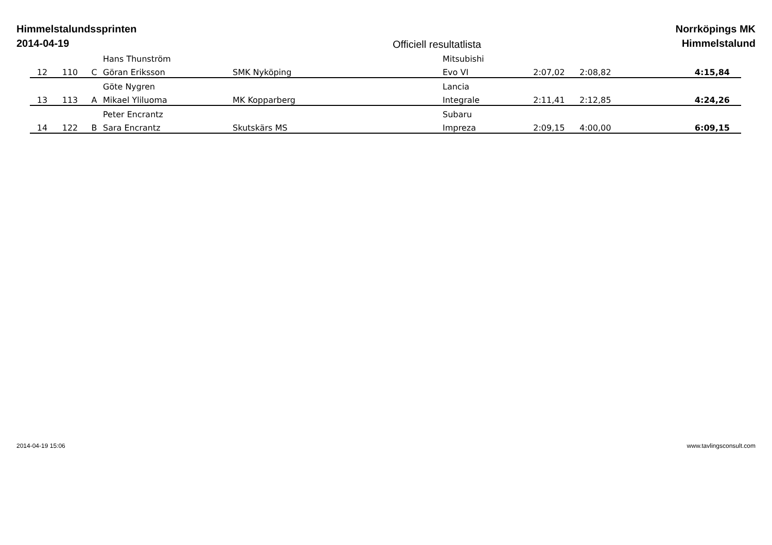Himmelstalundssprinten
2014-04-19
Officiell resultatlista
Norrköpings MK
Himmelstalund
| | | | Hans Thunström | | Mitsubishi | | | |
| 12 | 110 | C | Göran Eriksson | SMK Nyköping | Evo VI | 2:07,02 | 2:08,82 | 4:15,84 |
| | | | Göte Nygren | | Lancia | | | |
| 13 | 113 | A | Mikael Yliluoma | MK Kopparberg | Integrale | 2:11,41 | 2:12,85 | 4:24,26 |
| | | | Peter Encrantz | | Subaru | | | |
| 14 | 122 | B | Sara Encrantz | Skutskärs MS | Impreza | 2:09,15 | 4:00,00 | 6:09,15 |
2014-04-19 15:06 www.tavlingsconsult.com